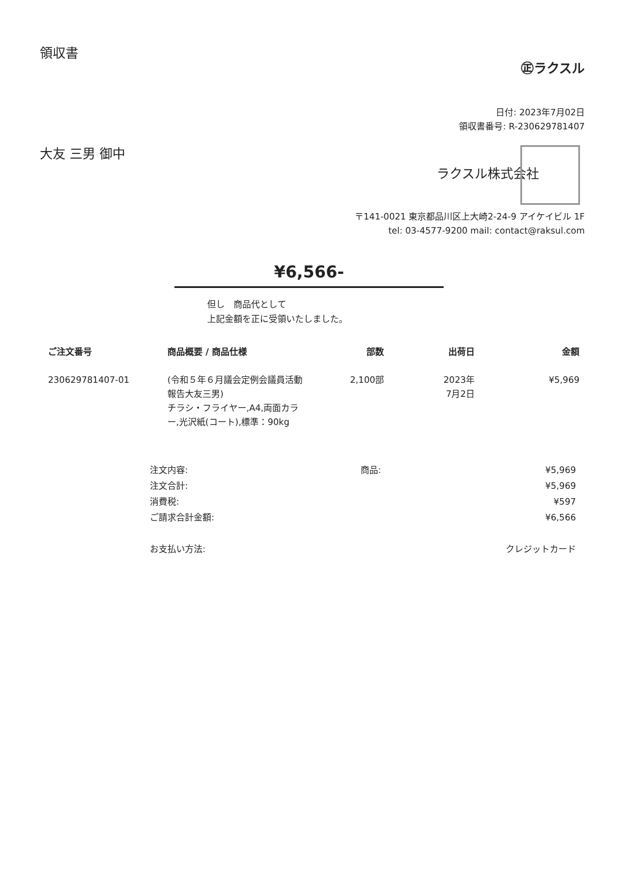領収書
㊣ラクスル
日付: 2023年7月02日
領収書番号: R-230629781407
大友 三男 御中
ラクスル株式会社
〒141-0021 東京都品川区上大崎2-24-9 アイケイビル 1F
tel: 03-4577-9200 mail: contact@raksul.com
¥6,566-
但し　商品代として
上記金額を正に受領いたしました。
| ご注文番号 | 商品概要 / 商品仕様 | 部数 | 出荷日 | 金額 |
| --- | --- | --- | --- | --- |
| 230629781407-01 | (令和５年６月議会定例会議員活動報告大友三男) チラシ・フライヤー,A4,両面カラー,光沢紙(コート),標準：90kg | 2,100部 | 2023年 7月2日 | ¥5,969 |
| 注文内容: | 商品: | ¥5,969 |
| 注文合計: | | ¥5,969 |
| 消費税: | | ¥597 |
| ご請求合計金額: | | ¥6,566 |
| お支払い方法: | | クレジットカード |